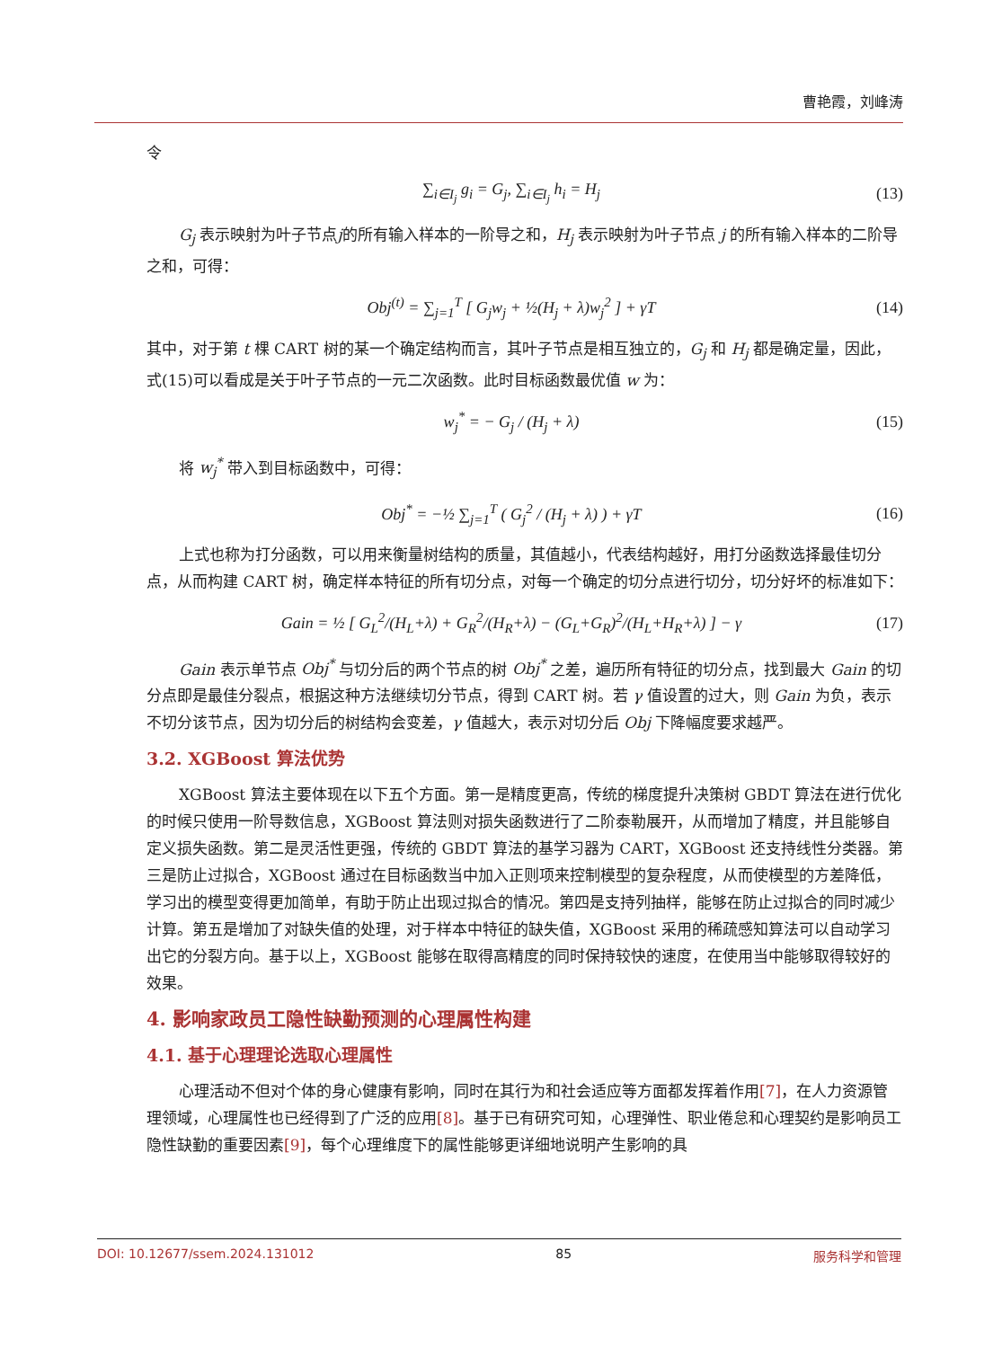曹艳霞，刘峰涛
令
∑<sub>i∈I<sub>j</sub></sub> g<sub>i</sub> = G<sub>j</sub>, ∑<sub>i∈I<sub>j</sub></sub> h<sub>i</sub> = H<sub>j</sub> (13)
G<sub>j</sub> 表示映射为叶子节点j的所有输入样本的一阶导之和，H<sub>j</sub> 表示映射为叶子节点 j 的所有输入样本的二阶导之和，可得：
Obj<sup>(t)</sup> = ∑<sub>j=1</sub><sup>T</sup> [ G<sub>j</sub>w<sub>j</sub> + ½(H<sub>j</sub> + λ)w<sub>j</sub><sup>2</sup> ] + γT (14)
其中，对于第 t 棵 CART 树的某一个确定结构而言，其叶子节点是相互独立的，G<sub>j</sub> 和 H<sub>j</sub> 都是确定量，因此，式(15)可以看成是关于叶子节点的一元二次函数。此时目标函数最优值 w 为：
w<sub>j</sub><sup>*</sup> = − G<sub>j</sub> / (H<sub>j</sub> + λ) (15)
将 w<sub>j</sub><sup>*</sup> 带入到目标函数中，可得：
Obj<sup>*</sup> = −½ ∑<sub>j=1</sub><sup>T</sup> ( G<sub>j</sub><sup>2</sup> / (H<sub>j</sub> + λ) ) + γT (16)
上式也称为打分函数，可以用来衡量树结构的质量，其值越小，代表结构越好，用打分函数选择最佳切分点，从而构建 CART 树，确定样本特征的所有切分点，对每一个确定的切分点进行切分，切分好坏的标准如下：
Gain = ½ [ G<sub>L</sub><sup>2</sup>/(H<sub>L</sub>+λ) + G<sub>R</sub><sup>2</sup>/(H<sub>R</sub>+λ) − (G<sub>L</sub>+G<sub>R</sub>)<sup>2</sup>/(H<sub>L</sub>+H<sub>R</sub>+λ) ] − γ (17)
Gain 表示单节点 Obj<sup>*</sup> 与切分后的两个节点的树 Obj<sup>*</sup> 之差，遍历所有特征的切分点，找到最大 Gain 的切分点即是最佳分裂点，根据这种方法继续切分节点，得到 CART 树。若 γ 值设置的过大，则 Gain 为负，表示不切分该节点，因为切分后的树结构会变差，γ 值越大，表示对切分后 Obj 下降幅度要求越严。
3.2. XGBoost 算法优势
XGBoost 算法主要体现在以下五个方面。第一是精度更高，传统的梯度提升决策树 GBDT 算法在进行优化的时候只使用一阶导数信息，XGBoost 算法则对损失函数进行了二阶泰勒展开，从而增加了精度，并且能够自定义损失函数。第二是灵活性更强，传统的 GBDT 算法的基学习器为 CART，XGBoost 还支持线性分类器。第三是防止过拟合，XGBoost 通过在目标函数当中加入正则项来控制模型的复杂程度，从而使模型的方差降低，学习出的模型变得更加简单，有助于防止出现过拟合的情况。第四是支持列抽样，能够在防止过拟合的同时减少计算。第五是增加了对缺失值的处理，对于样本中特征的缺失值，XGBoost 采用的稀疏感知算法可以自动学习出它的分裂方向。基于以上，XGBoost 能够在取得高精度的同时保持较快的速度，在使用当中能够取得较好的效果。
4. 影响家政员工隐性缺勤预测的心理属性构建
4.1. 基于心理理论选取心理属性
心理活动不但对个体的身心健康有影响，同时在其行为和社会适应等方面都发挥着作用[7]，在人力资源管理领域，心理属性也已经得到了广泛的应用[8]。基于已有研究可知，心理弹性、职业倦怠和心理契约是影响员工隐性缺勤的重要因素[9]，每个心理维度下的属性能够更详细地说明产生影响的具
DOI: 10.12677/ssem.2024.131012 85 服务科学和管理